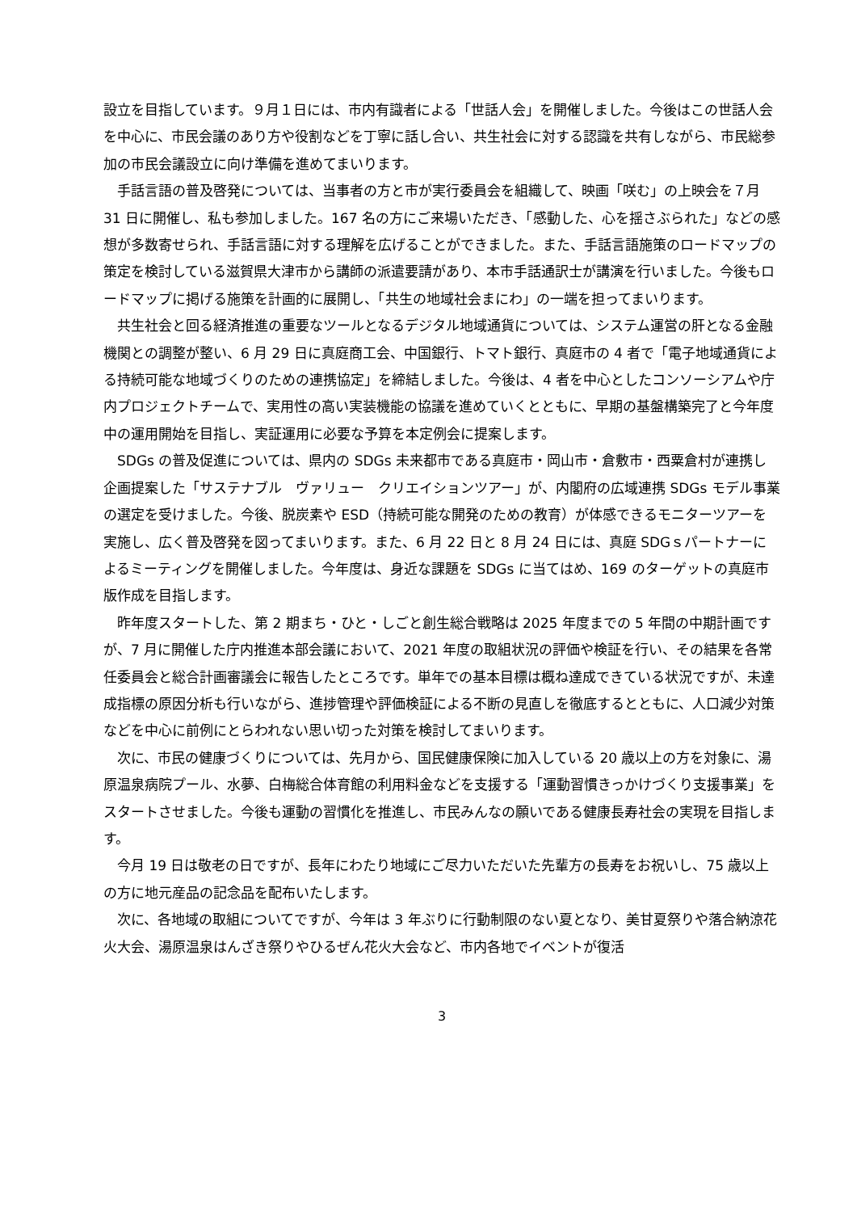設立を目指しています。９月１日には、市内有識者による「世話人会」を開催しました。今後はこの世話人会を中心に、市民会議のあり方や役割などを丁寧に話し合い、共生社会に対する認識を共有しながら、市民総参加の市民会議設立に向け準備を進めてまいります。
手話言語の普及啓発については、当事者の方と市が実行委員会を組織して、映画「咲む」の上映会を７月 31 日に開催し、私も参加しました。167 名の方にご来場いただき、「感動した、心を揺さぶられた」などの感想が多数寄せられ、手話言語に対する理解を広げることができました。また、手話言語施策のロードマップの策定を検討している滋賀県大津市から講師の派遣要請があり、本市手話通訳士が講演を行いました。今後もロードマップに掲げる施策を計画的に展開し、「共生の地域社会まにわ」の一端を担ってまいります。
共生社会と回る経済推進の重要なツールとなるデジタル地域通貨については、システム運営の肝となる金融機関との調整が整い、6 月 29 日に真庭商工会、中国銀行、トマト銀行、真庭市の 4 者で「電子地域通貨による持続可能な地域づくりのための連携協定」を締結しました。今後は、4 者を中心としたコンソーシアムや庁内プロジェクトチームで、実用性の高い実装機能の協議を進めていくとともに、早期の基盤構築完了と今年度中の運用開始を目指し、実証運用に必要な予算を本定例会に提案します。
SDGs の普及促進については、県内の SDGs 未来都市である真庭市・岡山市・倉敷市・西粟倉村が連携し企画提案した「サステナブル　ヴァリュー　クリエイションツアー」が、内閣府の広域連携 SDGs モデル事業の選定を受けました。今後、脱炭素や ESD（持続可能な開発のための教育）が体感できるモニターツアーを実施し、広く普及啓発を図ってまいります。また、6 月 22 日と 8 月 24 日には、真庭 SDGｓパートナーによるミーティングを開催しました。今年度は、身近な課題を SDGs に当てはめ、169 のターゲットの真庭市版作成を目指します。
昨年度スタートした、第 2 期まち・ひと・しごと創生総合戦略は 2025 年度までの 5 年間の中期計画ですが、7 月に開催した庁内推進本部会議において、2021 年度の取組状況の評価や検証を行い、その結果を各常任委員会と総合計画審議会に報告したところです。単年での基本目標は概ね達成できている状況ですが、未達成指標の原因分析も行いながら、進捗管理や評価検証による不断の見直しを徹底するとともに、人口減少対策などを中心に前例にとらわれない思い切った対策を検討してまいります。
次に、市民の健康づくりについては、先月から、国民健康保険に加入している 20 歳以上の方を対象に、湯原温泉病院プール、水夢、白梅総合体育館の利用料金などを支援する「運動習慣きっかけづくり支援事業」をスタートさせました。今後も運動の習慣化を推進し、市民みんなの願いである健康長寿社会の実現を目指します。
今月 19 日は敬老の日ですが、長年にわたり地域にご尽力いただいた先輩方の長寿をお祝いし、75 歳以上の方に地元産品の記念品を配布いたします。
次に、各地域の取組についてですが、今年は 3 年ぶりに行動制限のない夏となり、美甘夏祭りや落合納涼花火大会、湯原温泉はんざき祭りやひるぜん花火大会など、市内各地でイベントが復活
3